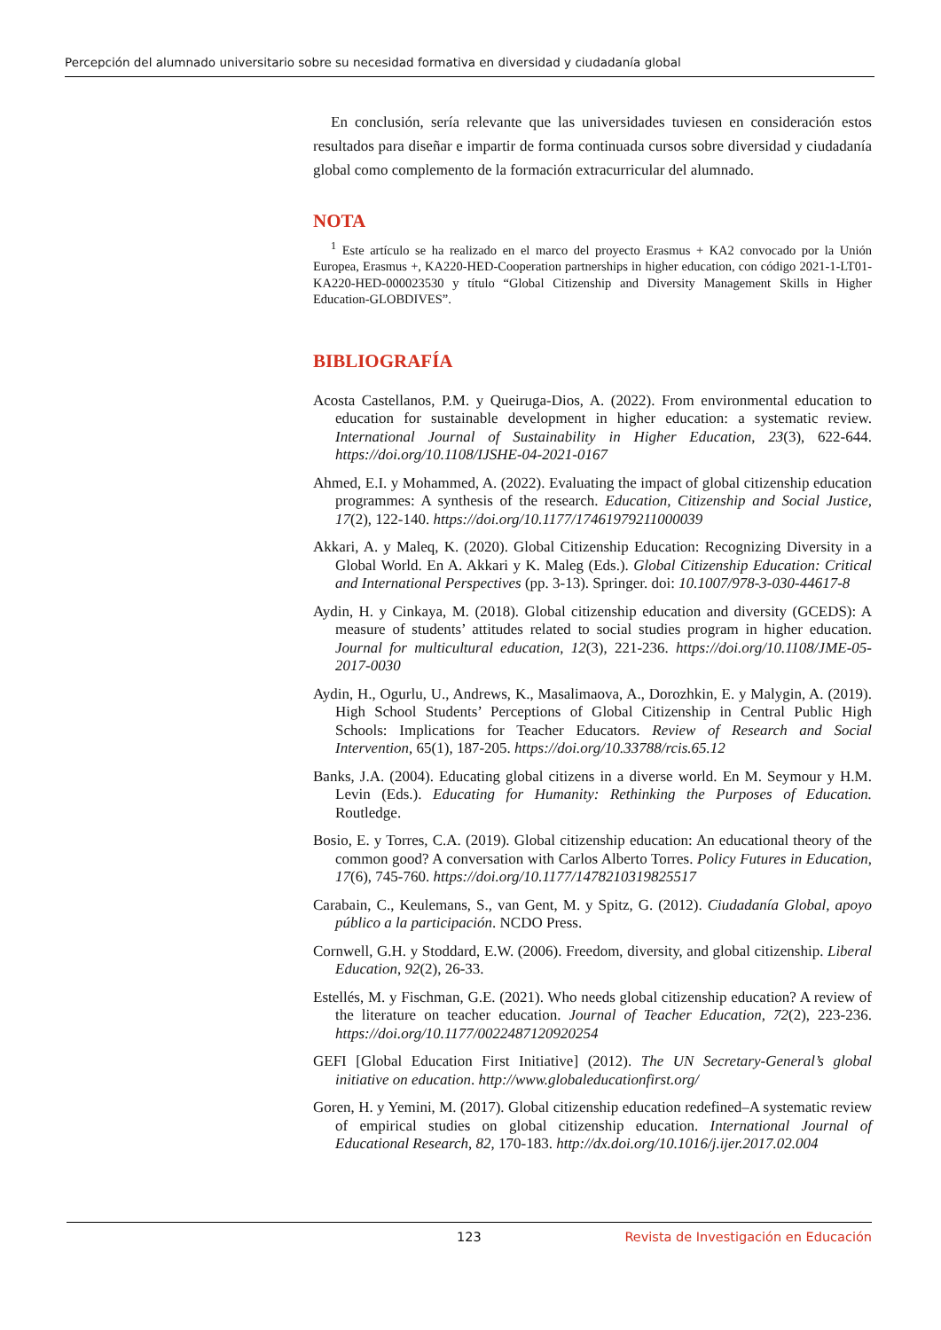Percepción del alumnado universitario sobre su necesidad formativa en diversidad y ciudadanía global
En conclusión, sería relevante que las universidades tuviesen en consideración estos resultados para diseñar e impartir de forma continuada cursos sobre diversidad y ciudadanía global como complemento de la formación extracurricular del alumnado.
NOTA
<sup>1</sup> Este artículo se ha realizado en el marco del proyecto Erasmus + KA2 convocado por la Unión Europea, Erasmus +, KA220-HED-Cooperation partnerships in higher education, con código 2021-1-LT01-KA220-HED-000023530 y título “Global Citizenship and Diversity Management Skills in Higher Education-GLOBDIVES”.
BIBLIOGRAFÍA
Acosta Castellanos, P.M. y Queiruga-Dios, A. (2022). From environmental education to education for sustainable development in higher education: a systematic review. International Journal of Sustainability in Higher Education, 23(3), 622-644. https://doi.org/10.1108/IJSHE-04-2021-0167
Ahmed, E.I. y Mohammed, A. (2022). Evaluating the impact of global citizenship education programmes: A synthesis of the research. Education, Citizenship and Social Justice, 17(2), 122-140. https://doi.org/10.1177/17461979211000039
Akkari, A. y Maleq, K. (2020). Global Citizenship Education: Recognizing Diversity in a Global World. En A. Akkari y K. Maleg (Eds.). Global Citizenship Education: Critical and International Perspectives (pp. 3-13). Springer. doi: 10.1007/978-3-030-44617-8
Aydin, H. y Cinkaya, M. (2018). Global citizenship education and diversity (GCEDS): A measure of students’ attitudes related to social studies program in higher education. Journal for multicultural education, 12(3), 221-236. https://doi.org/10.1108/JME-05-2017-0030
Aydin, H., Ogurlu, U., Andrews, K., Masalimaova, A., Dorozhkin, E. y Malygin, A. (2019). High School Students’ Perceptions of Global Citizenship in Central Public High Schools: Implications for Teacher Educators. Review of Research and Social Intervention, 65(1), 187-205. https://doi.org/10.33788/rcis.65.12
Banks, J.A. (2004). Educating global citizens in a diverse world. En M. Seymour y H.M. Levin (Eds.). Educating for Humanity: Rethinking the Purposes of Education. Routledge.
Bosio, E. y Torres, C.A. (2019). Global citizenship education: An educational theory of the common good? A conversation with Carlos Alberto Torres. Policy Futures in Education, 17(6), 745-760. https://doi.org/10.1177/1478210319825517
Carabain, C., Keulemans, S., van Gent, M. y Spitz, G. (2012). Ciudadanía Global, apoyo público a la participación. NCDO Press.
Cornwell, G.H. y Stoddard, E.W. (2006). Freedom, diversity, and global citizenship. Liberal Education, 92(2), 26-33.
Estellés, M. y Fischman, G.E. (2021). Who needs global citizenship education? A review of the literature on teacher education. Journal of Teacher Education, 72(2), 223-236. https://doi.org/10.1177/0022487120920254
GEFI [Global Education First Initiative] (2012). The UN Secretary-General’s global initiative on education. http://www.globaleducationfirst.org/
Goren, H. y Yemini, M. (2017). Global citizenship education redefined–A systematic review of empirical studies on global citizenship education. International Journal of Educational Research, 82, 170-183. http://dx.doi.org/10.1016/j.ijer.2017.02.004
123 Revista de Investigación en Educación